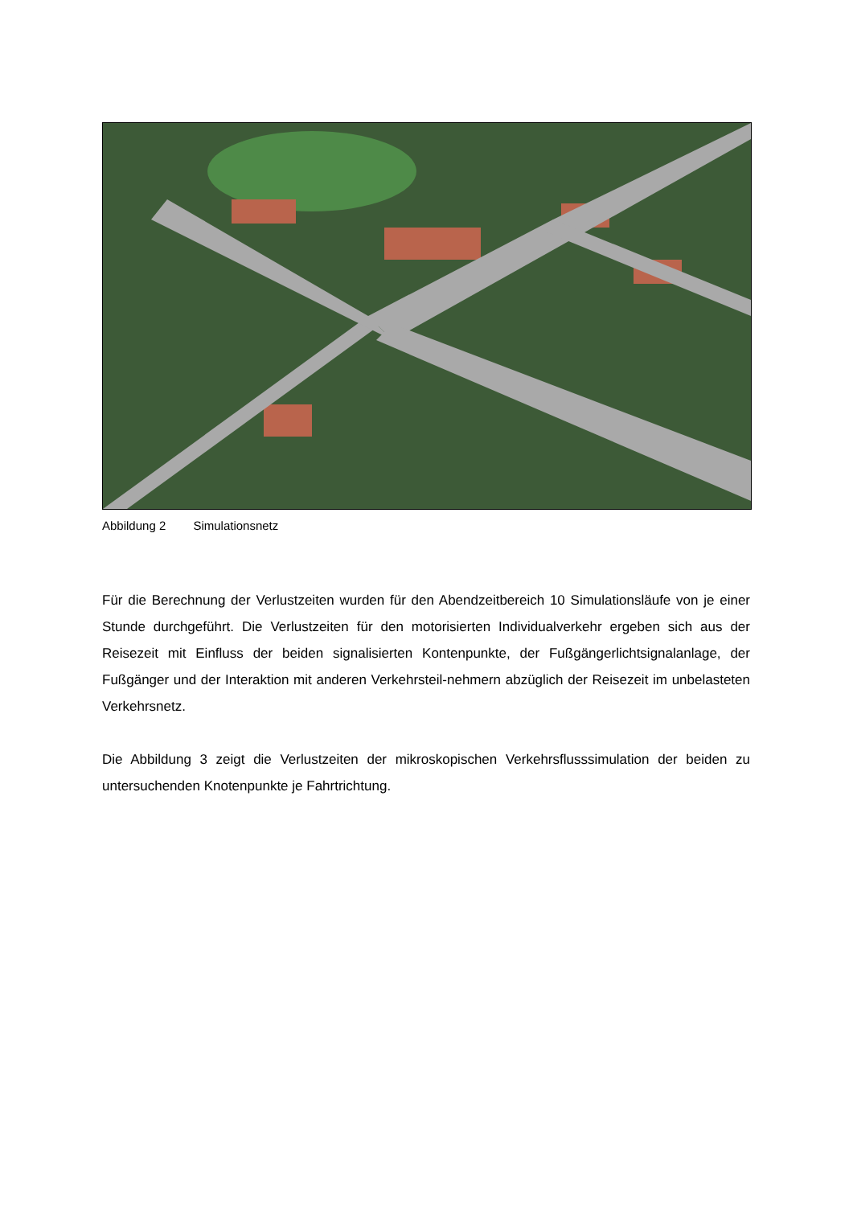Abbildung 2 Simulationsnetz
Für die Berechnung der Verlustzeiten wurden für den Abendzeitbereich 10 Simulationsläufe von je einer Stunde durchgeführt. Die Verlustzeiten für den motorisierten Individualverkehr ergeben sich aus der Reisezeit mit Einfluss der beiden signalisierten Kontenpunkte, der Fußgängerlichtsignalanlage, der Fußgänger und der Interaktion mit anderen Verkehrsteil-nehmern abzüglich der Reisezeit im unbelasteten Verkehrsnetz.
Die Abbildung 3 zeigt die Verlustzeiten der mikroskopischen Verkehrsflusssimulation der beiden zu untersuchenden Knotenpunkte je Fahrtrichtung.